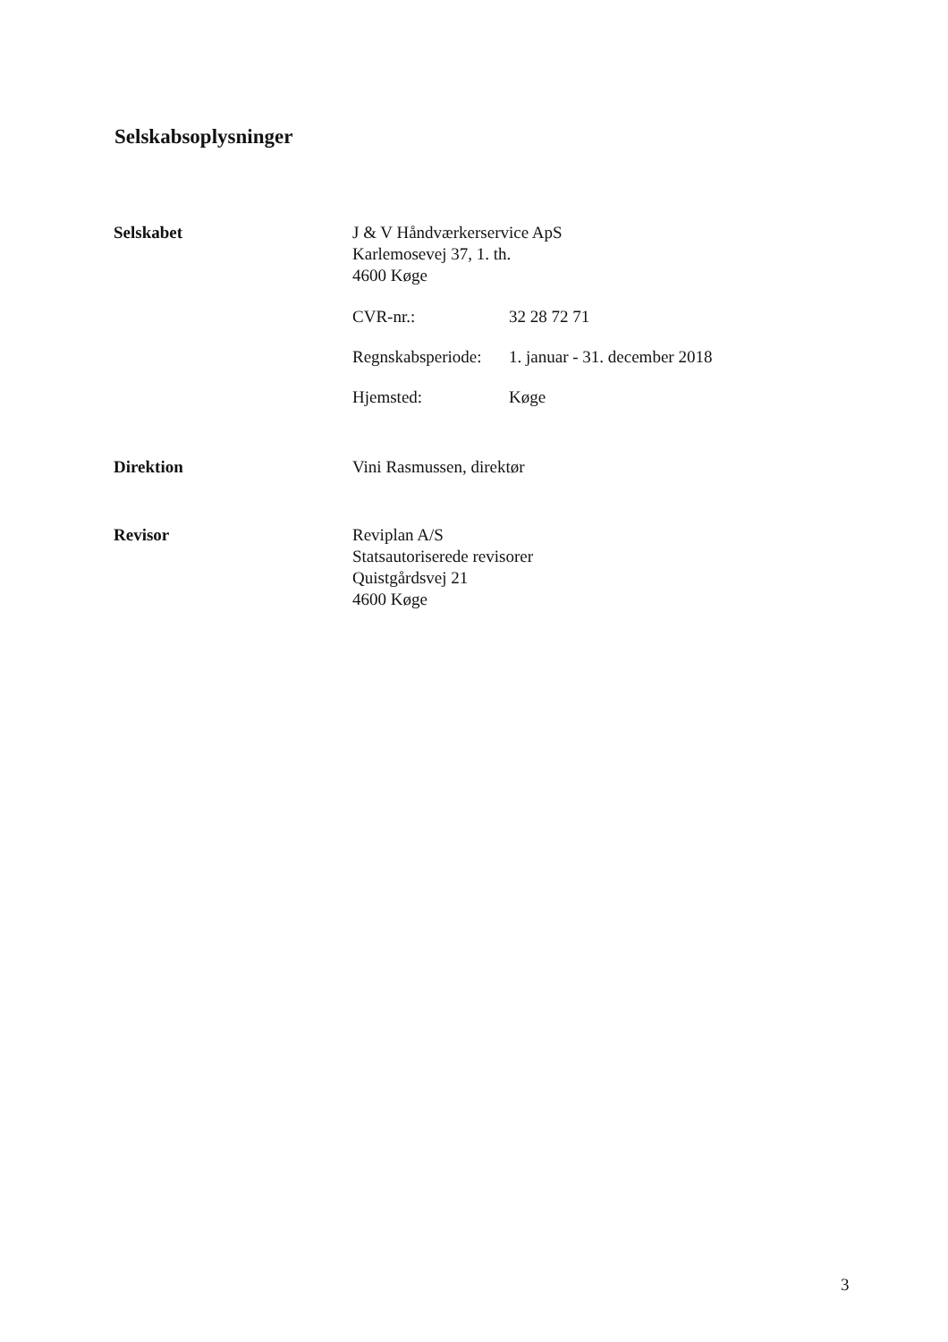Selskabsoplysninger
Selskabet J & V Håndværkerservice ApS
Karlemosevej 37, 1. th.
4600 Køge
CVR-nr.: 32 28 72 71
Regnskabsperiode:
1. januar - 31. december 2018
Hjemsted: Køge
Direktion Vini Rasmussen, direktør
Revisor Reviplan A/S
Statsautoriserede revisorer
Quistgårdsvej 21
4600 Køge
3